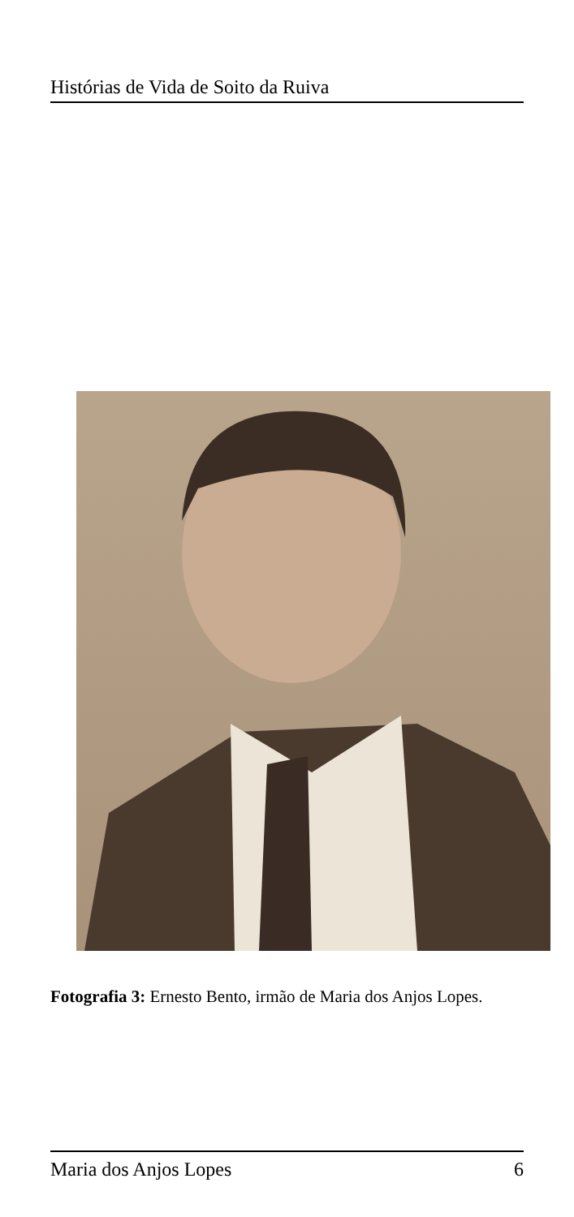Histórias de Vida de Soito da Ruiva
Fotografia 3: Ernesto Bento, irmão de Maria dos Anjos Lopes.
Maria dos Anjos Lopes 6